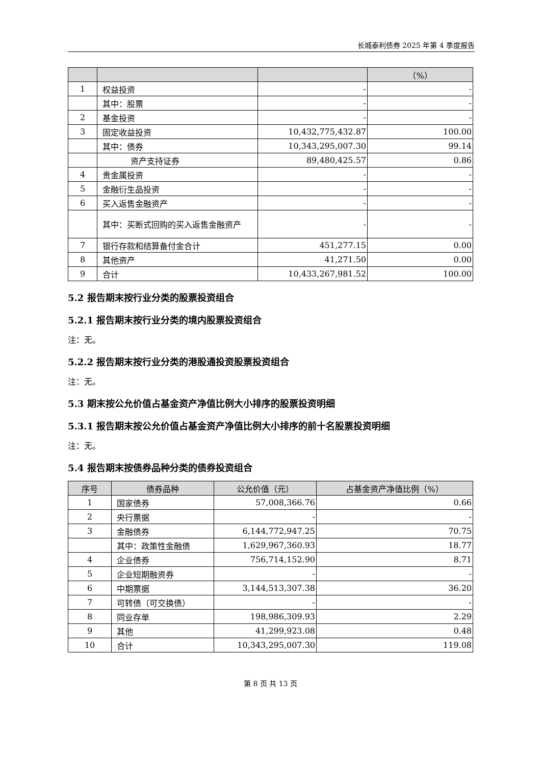长城泰利债券 2025 年第 4 季度报告
| | | | （%） |
| --- | --- | --- | --- |
| 1 | 权益投资 | - | - |
| | 其中：股票 | - | - |
| 2 | 基金投资 | - | - |
| 3 | 固定收益投资 | 10,432,775,432.87 | 100.00 |
| | 其中：债券 | 10,343,295,007.30 | 99.14 |
| | 资产支持证券 | 89,480,425.57 | 0.86 |
| 4 | 贵金属投资 | - | - |
| 5 | 金融衍生品投资 | - | - |
| 6 | 买入返售金融资产 | - | - |
| | 其中：买断式回购的买入返售金融资产 | - | - |
| 7 | 银行存款和结算备付金合计 | 451,277.15 | 0.00 |
| 8 | 其他资产 | 41,271.50 | 0.00 |
| 9 | 合计 | 10,433,267,981.52 | 100.00 |
5.2 报告期末按行业分类的股票投资组合
5.2.1 报告期末按行业分类的境内股票投资组合
注：无。
5.2.2 报告期末按行业分类的港股通投资股票投资组合
注：无。
5.3 期末按公允价值占基金资产净值比例大小排序的股票投资明细
5.3.1 报告期末按公允价值占基金资产净值比例大小排序的前十名股票投资明细
注：无。
5.4 报告期末按债券品种分类的债券投资组合
| 序号 | 债券品种 | 公允价值（元） | 占基金资产净值比例（%） |
| --- | --- | --- | --- |
| 1 | 国家债券 | 57,008,366.76 | 0.66 |
| 2 | 央行票据 | - | - |
| 3 | 金融债券 | 6,144,772,947.25 | 70.75 |
| | 其中：政策性金融债 | 1,629,967,360.93 | 18.77 |
| 4 | 企业债券 | 756,714,152.90 | 8.71 |
| 5 | 企业短期融资券 | - | - |
| 6 | 中期票据 | 3,144,513,307.38 | 36.20 |
| 7 | 可转债（可交换债） | - | - |
| 8 | 同业存单 | 198,986,309.93 | 2.29 |
| 9 | 其他 | 41,299,923.08 | 0.48 |
| 10 | 合计 | 10,343,295,007.30 | 119.08 |
第 8 页 共 13 页